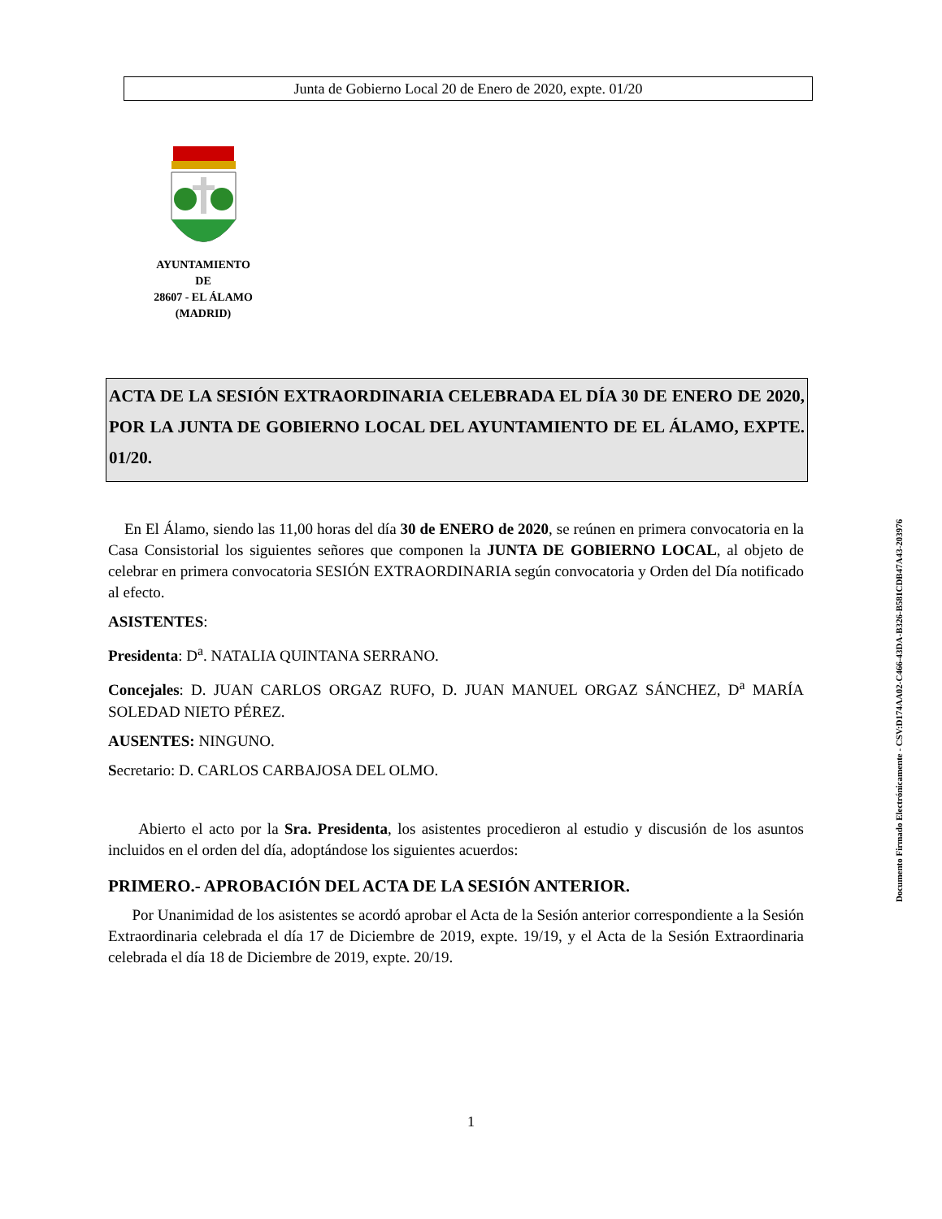Junta de Gobierno Local 20 de Enero de 2020, expte. 01/20
AYUNTAMIENTO
DE
28607 - EL ÁLAMO
(MADRID)
ACTA DE LA SESIÓN EXTRAORDINARIA CELEBRADA EL DÍA 30 DE ENERO DE 2020, POR LA JUNTA DE GOBIERNO LOCAL DEL AYUNTAMIENTO DE EL ÁLAMO, EXPTE. 01/20.
En El Álamo, siendo las 11,00 horas del día 30 de ENERO de 2020, se reúnen en primera convocatoria en la Casa Consistorial los siguientes señores que componen la JUNTA DE GOBIERNO LOCAL, al objeto de celebrar en primera convocatoria SESIÓN EXTRAORDINARIA según convocatoria y Orden del Día notificado al efecto.
ASISTENTES:
Presidenta: D<sup>a</sup>. NATALIA QUINTANA SERRANO.
Concejales: D. JUAN CARLOS ORGAZ RUFO, D. JUAN MANUEL ORGAZ SÁNCHEZ, D<sup>a</sup> MARÍA SOLEDAD NIETO PÉREZ.
AUSENTES: NINGUNO.
Secretario: D. CARLOS CARBAJOSA DEL OLMO.
Abierto el acto por la Sra. Presidenta, los asistentes procedieron al estudio y discusión de los asuntos incluidos en el orden del día, adoptándose los siguientes acuerdos:
PRIMERO.- APROBACIÓN DEL ACTA DE LA SESIÓN ANTERIOR.
Por Unanimidad de los asistentes se acordó aprobar el Acta de la Sesión anterior correspondiente a la Sesión Extraordinaria celebrada el día 17 de Diciembre de 2019, expte. 19/19, y el Acta de la Sesión Extraordinaria celebrada el día 18 de Diciembre de 2019, expte. 20/19.
Documento Firmado Electrónicamente - CSV:D174AA02-C466-43DA-B326-B581CDB47A43-203976
1